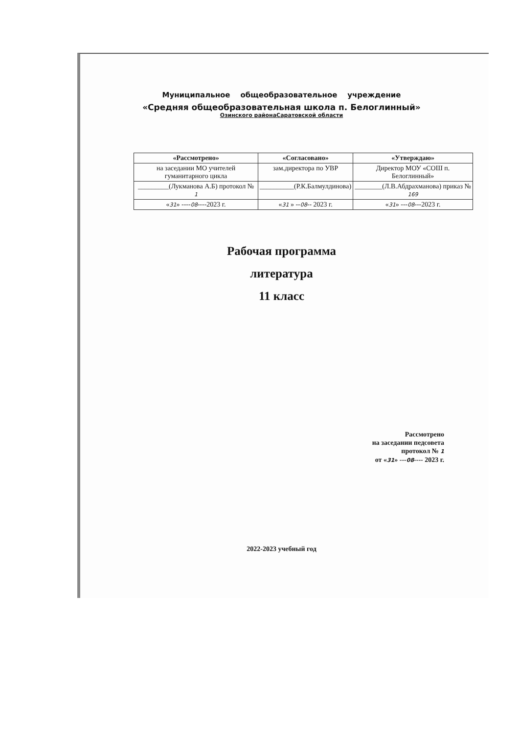Муниципальное общеобразовательное учреждение
«Средняя общеобразовательная школа п. Белоглинный»
Озинского районаСаратовской области
| «Рассмотрено» | «Согласовано» | «Утверждаю» |
| --- | --- | --- |
| на заседании МО учителей гуманитарного цикла | зам.директора по УВР | Директор МОУ «СОШ п. Белоглинный» |
| _________(Лукманова А.Б) протокол № 1 | __________(Р.К.Балмулдинова) | ________(Л.В.Абдрахманова) приказ № 169 |
| « 31 » ---- 08 ----2023 г. | « 31 » -- 08 -- 2023 г. | « 31 » --- 08 ---2023 г. |
Рабочая программа
литература
11 класс
Рассмотрено
на заседании педсовета
протокол № 1
от «31» ---08---- 2023 г.
2022-2023 учебный год